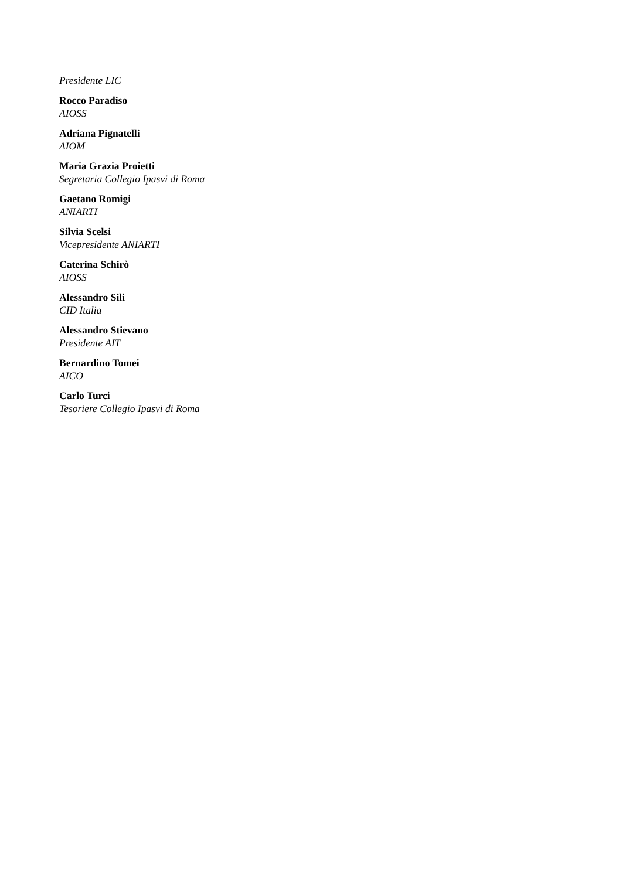Presidente LIC
Rocco Paradiso
AIOSS
Adriana Pignatelli
AIOM
Maria Grazia Proietti
Segretaria Collegio Ipasvi di Roma
Gaetano Romigi
ANIARTI
Silvia Scelsi
Vicepresidente ANIARTI
Caterina Schirò
AIOSS
Alessandro Sili
CID Italia
Alessandro Stievano
Presidente AIT
Bernardino Tomei
AICO
Carlo Turci
Tesoriere Collegio Ipasvi di Roma